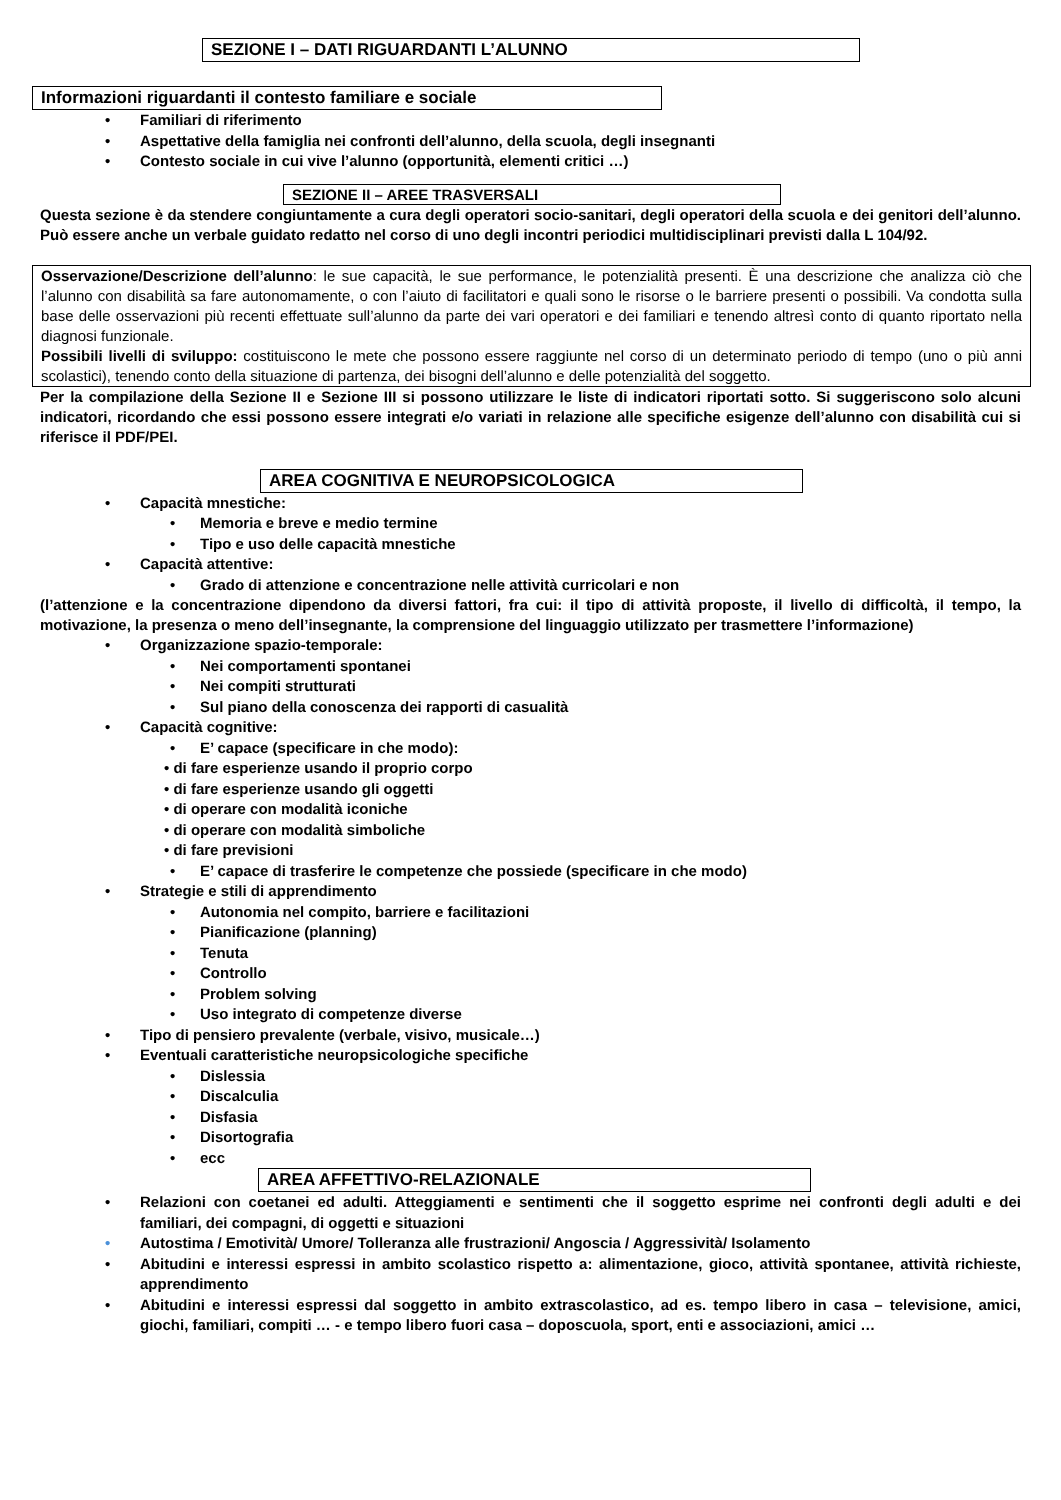SEZIONE I – DATI RIGUARDANTI L’ALUNNO
Informazioni riguardanti il contesto familiare e sociale
• Familiari di riferimento
• Aspettative della famiglia nei confronti dell’alunno, della scuola, degli insegnanti
• Contesto sociale in cui vive l’alunno (opportunità, elementi critici …)
SEZIONE II – AREE TRASVERSALI
Questa sezione è da stendere congiuntamente a cura degli operatori socio-sanitari, degli operatori della scuola e dei genitori dell’alunno. Può essere anche un verbale guidato redatto nel corso di uno degli incontri periodici multidisciplinari previsti dalla L 104/92.
Osservazione/Descrizione dell’alunno: le sue capacità, le sue performance, le potenzialità presenti. È una descrizione che analizza ciò che l’alunno con disabilità sa fare autonomamente, o con l’aiuto di facilitatori e quali sono le risorse o le barriere presenti o possibili. Va condotta sulla base delle osservazioni più recenti effettuate sull’alunno da parte dei vari operatori e dei familiari e tenendo altresì conto di quanto riportato nella diagnosi funzionale.
Possibili livelli di sviluppo: costituiscono le mete che possono essere raggiunte nel corso di un determinato periodo di tempo (uno o più anni scolastici), tenendo conto della situazione di partenza, dei bisogni dell’alunno e delle potenzialità del soggetto.
Per la compilazione della Sezione II e Sezione III si possono utilizzare le liste di indicatori riportati sotto. Si suggeriscono solo alcuni indicatori, ricordando che essi possono essere integrati e/o variati in relazione alle specifiche esigenze dell’alunno con disabilità cui si riferisce il PDF/PEI.
AREA COGNITIVA E NEUROPSICOLOGICA
• Capacità mnestiche:
• Memoria e breve e medio termine
• Tipo e uso delle capacità mnestiche
• Capacità attentive:
• Grado di attenzione e concentrazione nelle attività curricolari e non
(l’attenzione e la concentrazione dipendono da diversi fattori, fra cui: il tipo di attività proposte, il livello di difficoltà, il tempo, la motivazione, la presenza o meno dell’insegnante, la comprensione del linguaggio utilizzato per trasmettere l’informazione)
• Organizzazione spazio-temporale:
• Nei comportamenti spontanei
• Nei compiti strutturati
• Sul piano della conoscenza dei rapporti di casualità
• Capacità cognitive:
• E’ capace (specificare in che modo):
• di fare esperienze usando il proprio corpo
• di fare esperienze usando gli oggetti
• di operare con modalità iconiche
• di operare con modalità simboliche
• di fare previsioni
• E’ capace di trasferire le competenze che possiede (specificare in che modo)
• Strategie e stili di apprendimento
• Autonomia nel compito, barriere e facilitazioni
• Pianificazione (planning)
• Tenuta
• Controllo
• Problem solving
• Uso integrato di competenze diverse
• Tipo di pensiero prevalente (verbale, visivo, musicale…)
• Eventuali caratteristiche neuropsicologiche specifiche
• Dislessia
• Discalculia
• Disfasia
• Disortografia
• ecc
AREA AFFETTIVO-RELAZIONALE
• Relazioni con coetanei ed adulti. Atteggiamenti e sentimenti che il soggetto esprime nei confronti degli adulti e dei familiari, dei compagni, di oggetti e situazioni
• Autostima / Emotività/ Umore/ Tolleranza alle frustrazioni/ Angoscia / Aggressività/ Isolamento
• Abitudini e interessi espressi in ambito scolastico rispetto a: alimentazione, gioco, attività spontanee, attività richieste, apprendimento
• Abitudini e interessi espressi dal soggetto in ambito extrascolastico, ad es. tempo libero in casa – televisione, amici, giochi, familiari, compiti … - e tempo libero fuori casa – doposcuola, sport, enti e associazioni, amici …